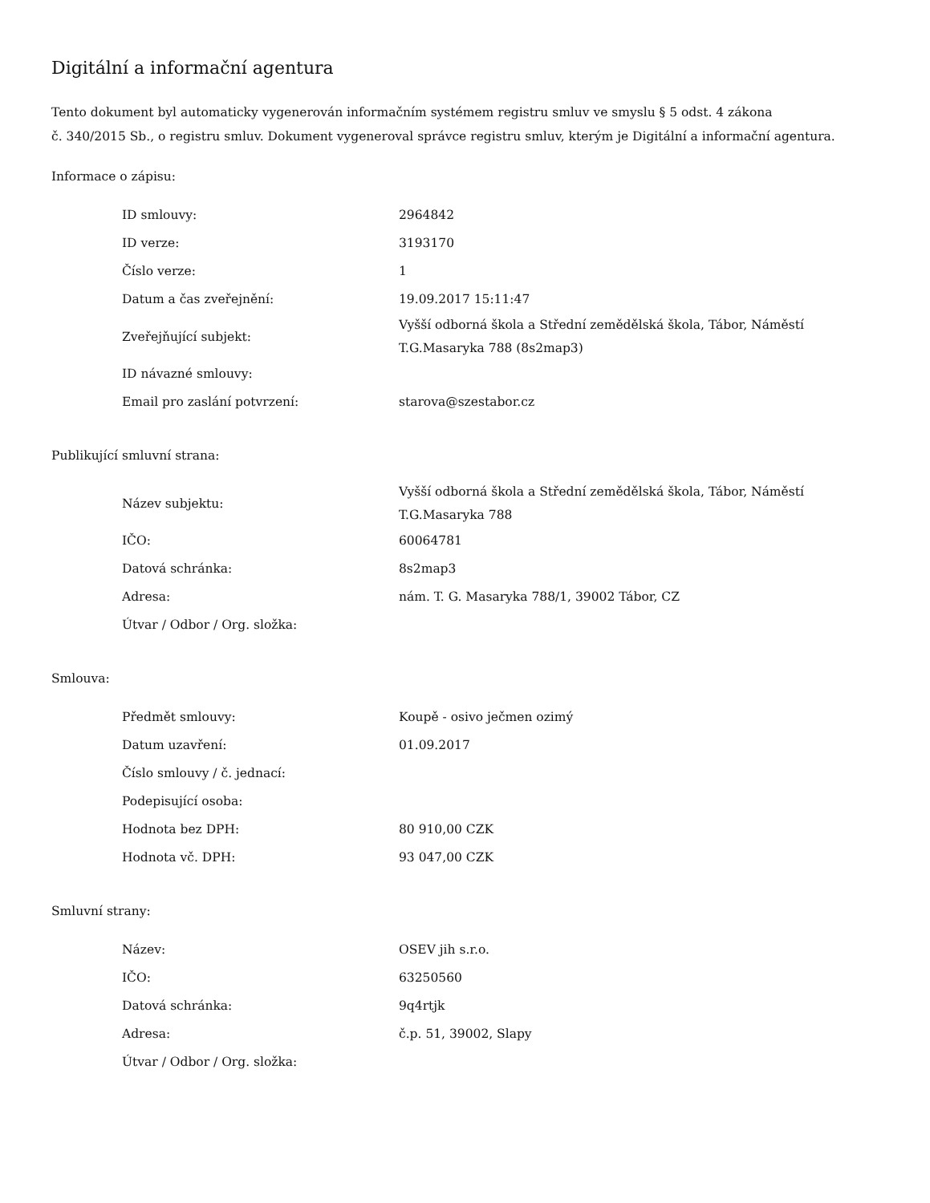Digitální a informační agentura
Tento dokument byl automaticky vygenerován informačním systémem registru smluv ve smyslu § 5 odst. 4 zákona
č. 340/2015 Sb., o registru smluv. Dokument vygeneroval správce registru smluv, kterým je Digitální a informační agentura.
Informace o zápisu:
| ID smlouvy: | 2964842 |
| ID verze: | 3193170 |
| Číslo verze: | 1 |
| Datum a čas zveřejnění: | 19.09.2017 15:11:47 |
| Zveřejňující subjekt: | Vyšší odborná škola a Střední zemědělská škola, Tábor, Náměstí T.G.Masaryka 788 (8s2map3) |
| ID návazné smlouvy: | |
| Email pro zaslání potvrzení: | starova@szestabor.cz |
Publikující smluvní strana:
| Název subjektu: | Vyšší odborná škola a Střední zemědělská škola, Tábor, Náměstí T.G.Masaryka 788 |
| IČO: | 60064781 |
| Datová schránka: | 8s2map3 |
| Adresa: | nám. T. G. Masaryka 788/1, 39002 Tábor, CZ |
| Útvar / Odbor / Org. složka: | |
Smlouva:
| Předmět smlouvy: | Koupě - osivo ječmen ozimý |
| Datum uzavření: | 01.09.2017 |
| Číslo smlouvy / č. jednací: | |
| Podepisující osoba: | |
| Hodnota bez DPH: | 80 910,00 CZK |
| Hodnota vč. DPH: | 93 047,00 CZK |
Smluvní strany:
| Název: | OSEV jih s.r.o. |
| IČO: | 63250560 |
| Datová schránka: | 9q4rtjk |
| Adresa: | č.p. 51, 39002, Slapy |
| Útvar / Odbor / Org. složka: | |